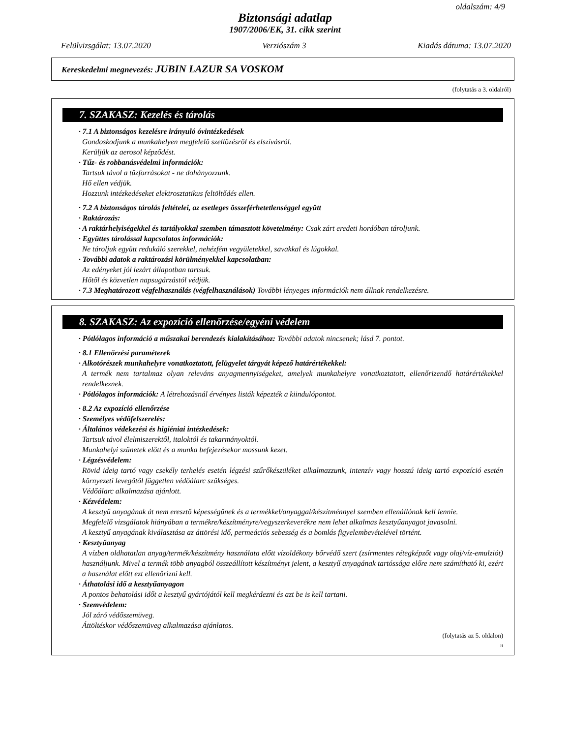oldalszám: 4/9
Biztonsági adatlap
1907/2006/EK, 31. cikk szerint
Felülvizsgálat: 13.07.2020 Verziószám 3 Kiadás dátuma: 13.07.2020
Kereskedelmi megnevezés: JUBIN LAZUR SA VOSKOM
(folytatás a 3. oldalról)
7. SZAKASZ: Kezelés és tárolás
· 7.1 A biztonságos kezelésre irányuló óvintézkedések
Gondoskodjunk a munkahelyen megfelelő szellőzésről és elszívásról.
Kerüljük az aerosol képződést.
· Tűz- és robbanásvédelmi információk:
Tartsuk távol a tűzforrásokat - ne dohányozzunk.
Hő ellen védjük.
Hozzunk intézkedéseket elektrosztatikus feltöltődés ellen.
· 7.2 A biztonságos tárolás feltételei, az esetleges összeférhetetlenséggel együtt
· Raktározás:
· A raktárhelyiségekkel és tartályokkal szemben támasztott követelmény: Csak zárt eredeti hordóban tároljunk.
· Együttes tárolással kapcsolatos információk:
Ne tároljuk együtt redukáló szerekkel, nehézfém vegyületekkel, savakkal és lúgokkal.
· További adatok a raktározási körülményekkel kapcsolatban:
Az edényeket jól lezárt állapotban tartsuk.
Hőtől és közvetlen napsugárzástól védjük.
· 7.3 Meghatározott végfelhasználás (végfelhasználások) További lényeges információk nem állnak rendelkezésre.
8. SZAKASZ: Az expozíció ellenőrzése/egyéni védelem
· Pótlólagos információ a műszakai berendezés kialakításához: További adatok nincsenek; lásd 7. pontot.
· 8.1 Ellenőrzési paraméterek
· Alkotórészek munkahelyre vonatkoztatott, felügyelet tárgyát képező határértékekkel:
A termék nem tartalmaz olyan releváns anyagmennyiségeket, amelyek munkahelyre vonatkoztatott, ellenőrizendő határértékekkel rendelkeznek.
· Pótlólagos információk: A létrehozásnál érvényes listák képezték a kiindulópontot.
· 8.2 Az expozíció ellenőrzése
· Személyes védőfelszerelés:
· Általános védekezési és higiéniai intézkedések:
Tartsuk távol élelmiszerektől, italoktól és takarmányoktól.
Munkahelyi szünetek előtt és a munka befejezésekor mossunk kezet.
· Légzésvédelem:
Rövid ideig tartó vagy csekély terhelés esetén légzési szűrőkészüléket alkalmazzunk, intenzív vagy hosszú ideig tartó expozíció esetén környezeti levegőtől független védőálarc szükséges.
Védőálarc alkalmazása ajánlott.
· Kézvédelem:
A kesztyű anyagának át nem eresztő képességűnek és a termékkel/anyaggal/készítménnyel szemben ellenállónak kell lennie.
Megfelelő vizsgálatok hiányában a termékre/készítményre/vegyszerkeverékre nem lehet alkalmas kesztyűanyagot javasolni.
A kesztyű anyagának kiválasztása az áttörési idő, permeációs sebesség és a bomlás figyelembevételével történt.
· Kesztyűanyag
A vízben oldhatatlan anyag/termék/készítmény használata előtt vízoldékony bőrvédő szert (zsírmentes rétegképzőt vagy olaj/víz-emulziót) használjunk. Mivel a termék több anyagból összeállított készítményt jelent, a kesztyű anyagának tartóssága előre nem számítható ki, ezért a használat előtt ezt ellenőrizni kell.
· Áthatolási idő a kesztyűanyagon
A pontos behatolási időt a kesztyű gyártójától kell megkérdezni és azt be is kell tartani.
· Szemvédelem:
Jól záró védőszemüveg.
Áttöltéskor védőszemüveg alkalmazása ajánlatos.
(folytatás az 5. oldalon)
H